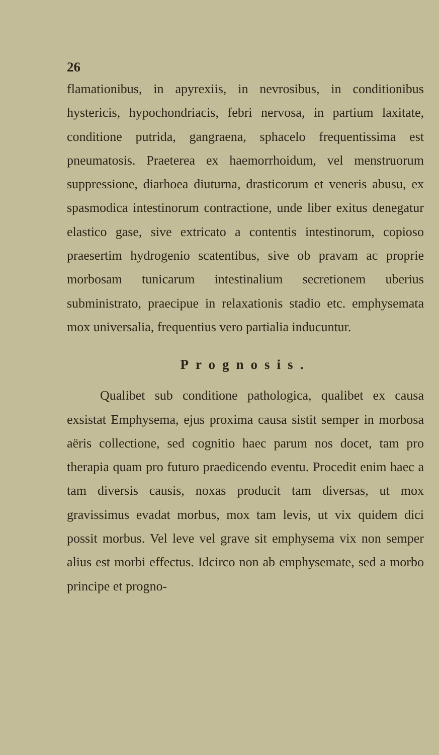26
flamationibus, in apyrexiis, in nevrosibus, in conditionibus hystericis, hypochondriacis, febri nervosa, in partium laxitate, conditione putrida, gangraena, sphacelo frequentissima est pneumatosis. Praeterea ex haemorrhoidum, vel menstruorum suppressione, diarhoea diuturna, drasticorum et veneris abusu, ex spasmodica intestinorum contractione, unde liber exitus denegatur elastico gase, sive extricato a contentis intestinorum, copioso praesertim hydrogenio scatentibus, sive ob pravam ac proprie morbosam tunicarum intestinalium secretionem uberius subministrato, praecipue in relaxationis stadio etc. emphysemata mox universalia, frequentius vero partialia inducuntur.
Prognosis.
Qualibet sub conditione pathologica, qualibet ex causa exsistat Emphysema, ejus proxima causa sistit semper in morbosa aëris collectione, sed cognitio haec parum nos docet, tam pro therapia quam pro futuro praedicendo eventu. Procedit enim haec a tam diversis causis, noxas producit tam diversas, ut mox gravissimus evadat morbus, mox tam levis, ut vix quidem dici possit morbus. Vel leve vel grave sit emphysema vix non semper alius est morbi effectus. Idcirco non ab emphysemate, sed a morbo principe et progno-